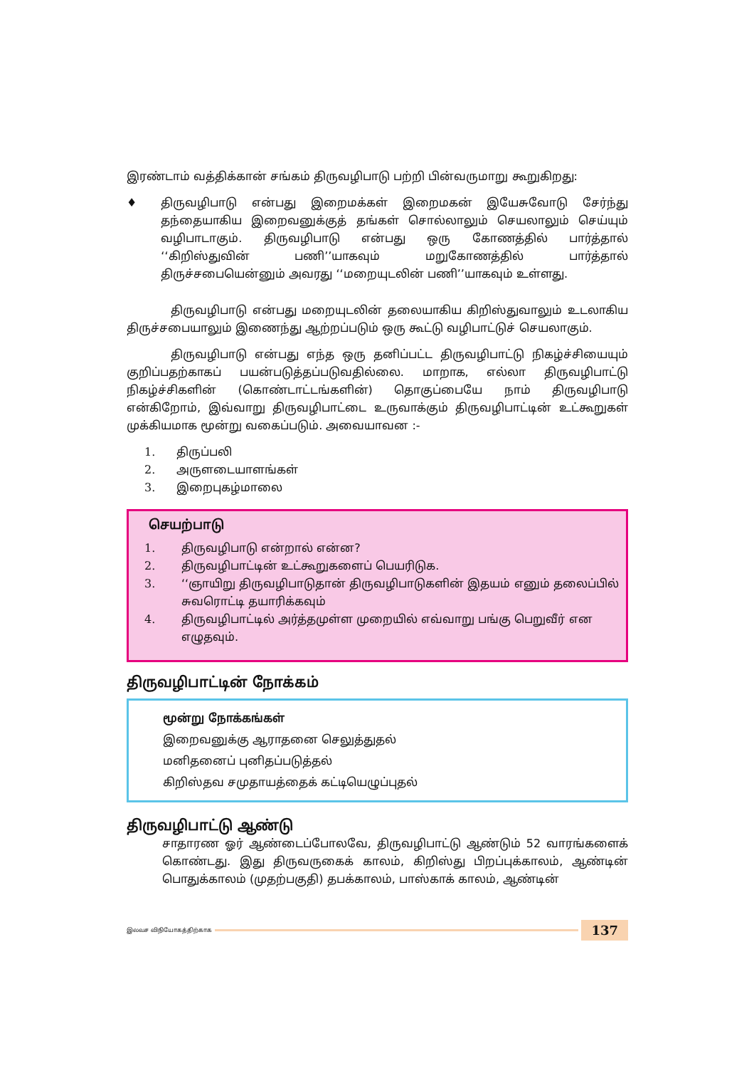இரண்டாம் வத்திக்கான் சங்கம் திருவழிபாடு பற்றி பின்வருமாறு கூறுகிறது:
♦ திருவழிபாடு என்பது இறைமக்கள் இறைமகன் இயேசுவோடு சேர்ந்து தந்தையாகிய இறைவனுக்குத் தங்கள் சொல்லாலும் செயலாலும் செய்யும் வழிபாடாகும். திருவழிபாடு என்பது ஒரு கோணத்தில் பார்த்தால் ‘‘கிறிஸ்துவின் பணி’’யாகவும் மறுகோணத்தில் பார்த்தால் திருச்சபையென்னும் அவரது ‘‘மறையுடலின் பணி’’யாகவும் உள்ளது.
திருவழிபாடு என்பது மறையுடலின் தலையாகிய கிறிஸ்துவாலும் உடலாகிய திருச்சபையாலும் இணைந்து ஆற்றப்படும் ஒரு கூட்டு வழிபாட்டுச் செயலாகும்.
திருவழிபாடு என்பது எந்த ஒரு தனிப்பட்ட திருவழிபாட்டு நிகழ்ச்சியையும் குறிப்பதற்காகப் பயன்படுத்தப்படுவதில்லை. மாறாக, எல்லா திருவழிபாட்டு நிகழ்ச்சிகளின் (கொண்டாட்டங்களின்) தொகுப்பையே நாம் திருவழிபாடு என்கிறோம், இவ்வாறு திருவழிபாட்டை உருவாக்கும் திருவழிபாட்டின் உட்கூறுகள் முக்கியமாக மூன்று வகைப்படும். அவையாவன :-
1. திருப்பலி
2. அருளடையாளங்கள்
3. இறைபுகழ்மாலை
செயற்பாடு
1. திருவழிபாடு என்றால் என்ன?
2. திருவழிபாட்டின் உட்கூறுகளைப் பெயரிடுக.
3. ‘‘ஞாயிறு திருவழிபாடுதான் திருவழிபாடுகளின் இதயம் எனும் தலைப்பில் சுவரொட்டி தயாரிக்கவும்
4. திருவழிபாட்டில் அர்த்தமுள்ள முறையில் எவ்வாறு பங்கு பெறுவீர் என எழுதவும்.
திருவழிபாட்டின் நோக்கம்
மூன்று நோக்கங்கள்
இறைவனுக்கு ஆராதனை செலுத்துதல்
மனிதனைப் புனிதப்படுத்தல்
கிறிஸ்தவ சமுதாயத்தைக் கட்டியெழுப்புதல்
திருவழிபாட்டு ஆண்டு
சாதாரண ஓர் ஆண்டைப்போலவே, திருவழிபாட்டு ஆண்டும் 52 வாரங்களைக் கொண்டது. இது திருவருகைக் காலம், கிறிஸ்து பிறப்புக்காலம், ஆண்டின் பொதுக்காலம் (முதற்பகுதி) தபக்காலம், பாஸ்காக் காலம், ஆண்டின்
இலவச விநியோகத்திற்காக
137